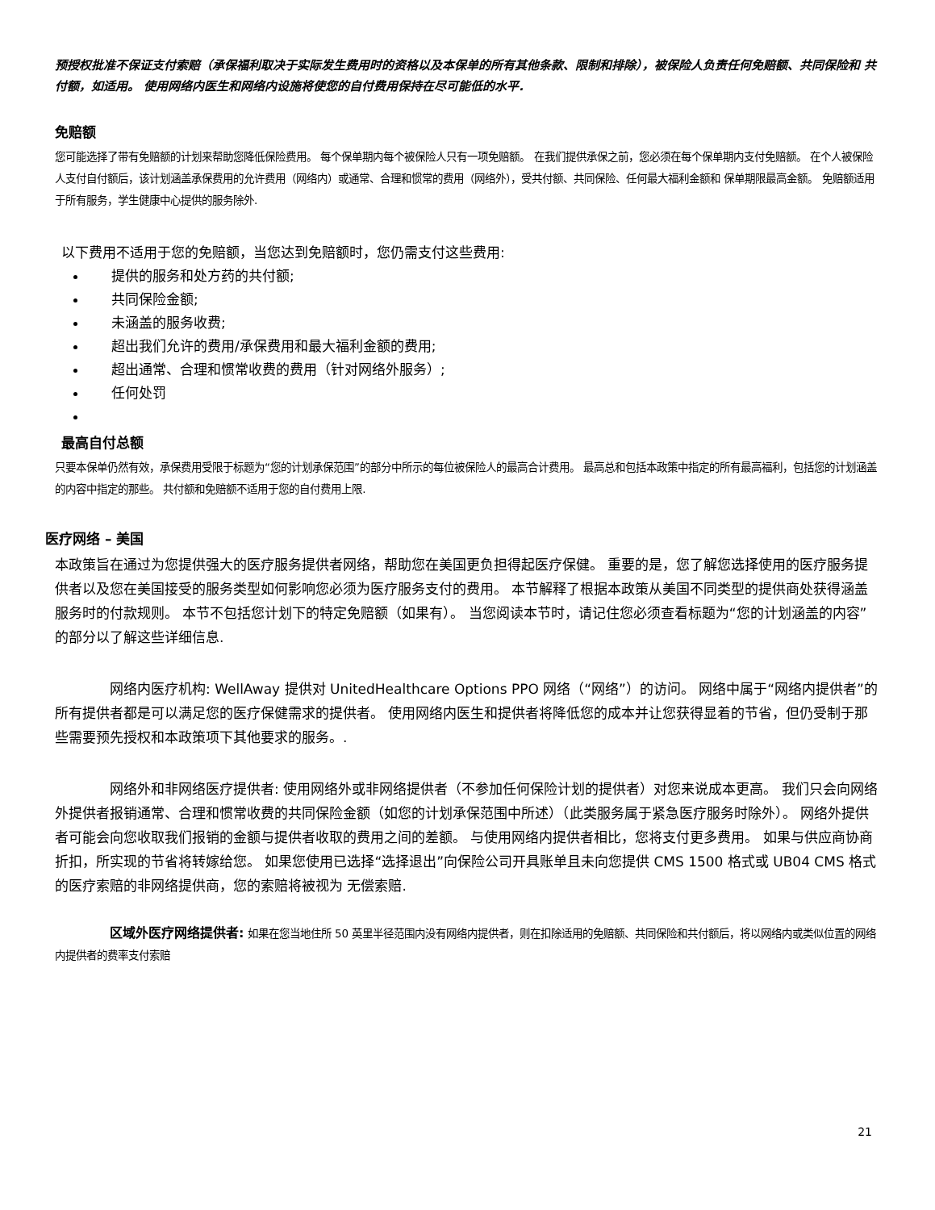预授权批准不保证支付索赔（承保福利取决于实际发生费用时的资格以及本保单的所有其他条款、限制和排除），被保险人负责任何免赔额、共同保险和 共付额，如适用。 使用网络内医生和网络内设施将使您的自付费用保持在尽可能低的水平.
免赔额
您可能选择了带有免赔额的计划来帮助您降低保险费用。 每个保单期内每个被保险人只有一项免赔额。 在我们提供承保之前，您必须在每个保单期内支付免赔额。 在个人被保险人支付自付额后，该计划涵盖承保费用的允许费用（网络内）或通常、合理和惯常的费用（网络外），受共付额、共同保险、任何最大福利金额和 保单期限最高金额。 免赔额适用于所有服务，学生健康中心提供的服务除外.
以下费用不适用于您的免赔额，当您达到免赔额时，您仍需支付这些费用:
提供的服务和处方药的共付额;
共同保险金额;
未涵盖的服务收费;
超出我们允许的费用/承保费用和最大福利金额的费用;
超出通常、合理和惯常收费的费用（针对网络外服务）;
任何处罚
最高自付总额
只要本保单仍然有效，承保费用受限于标题为“您的计划承保范围”的部分中所示的每位被保险人的最高合计费用。 最高总和包括本政策中指定的所有最高福利，包括您的计划涵盖的内容中指定的那些。 共付额和免赔额不适用于您的自付费用上限.
医疗网络 – 美国
本政策旨在通过为您提供强大的医疗服务提供者网络，帮助您在美国更负担得起医疗保健。 重要的是，您了解您选择使用的医疗服务提供者以及您在美国接受的服务类型如何影响您必须为医疗服务支付的费用。 本节解释了根据本政策从美国不同类型的提供商处获得涵盖服务时的付款规则。 本节不包括您计划下的特定免赔额（如果有）。 当您阅读本节时，请记住您必须查看标题为“您的计划涵盖的内容”的部分以了解这些详细信息.
网络内医疗机构: WellAway 提供对 UnitedHealthcare Options PPO 网络（“网络”）的访问。 网络中属于“网络内提供者”的所有提供者都是可以满足您的医疗保健需求的提供者。 使用网络内医生和提供者将降低您的成本并让您获得显着的节省，但仍受制于那些需要预先授权和本政策项下其他要求的服务。.
网络外和非网络医疗提供者: 使用网络外或非网络提供者（不参加任何保险计划的提供者）对您来说成本更高。 我们只会向网络外提供者报销通常、合理和惯常收费的共同保险金额（如您的计划承保范围中所述）（此类服务属于紧急医疗服务时除外）。 网络外提供者可能会向您收取我们报销的金额与提供者收取的费用之间的差额。 与使用网络内提供者相比，您将支付更多费用。 如果与供应商协商折扣，所实现的节省将转嫁给您。 如果您使用已选择“选择退出”向保险公司开具账单且未向您提供 CMS 1500 格式或 UB04 CMS 格式的医疗索赔的非网络提供商，您的索赔将被视为 无偿索赔.
区域外医疗网络提供者: 如果在您当地住所 50 英里半径范围内没有网络内提供者，则在扣除适用的免赔额、共同保险和共付额后，将以网络内或类似位置的网络内提供者的费率支付索赔
21